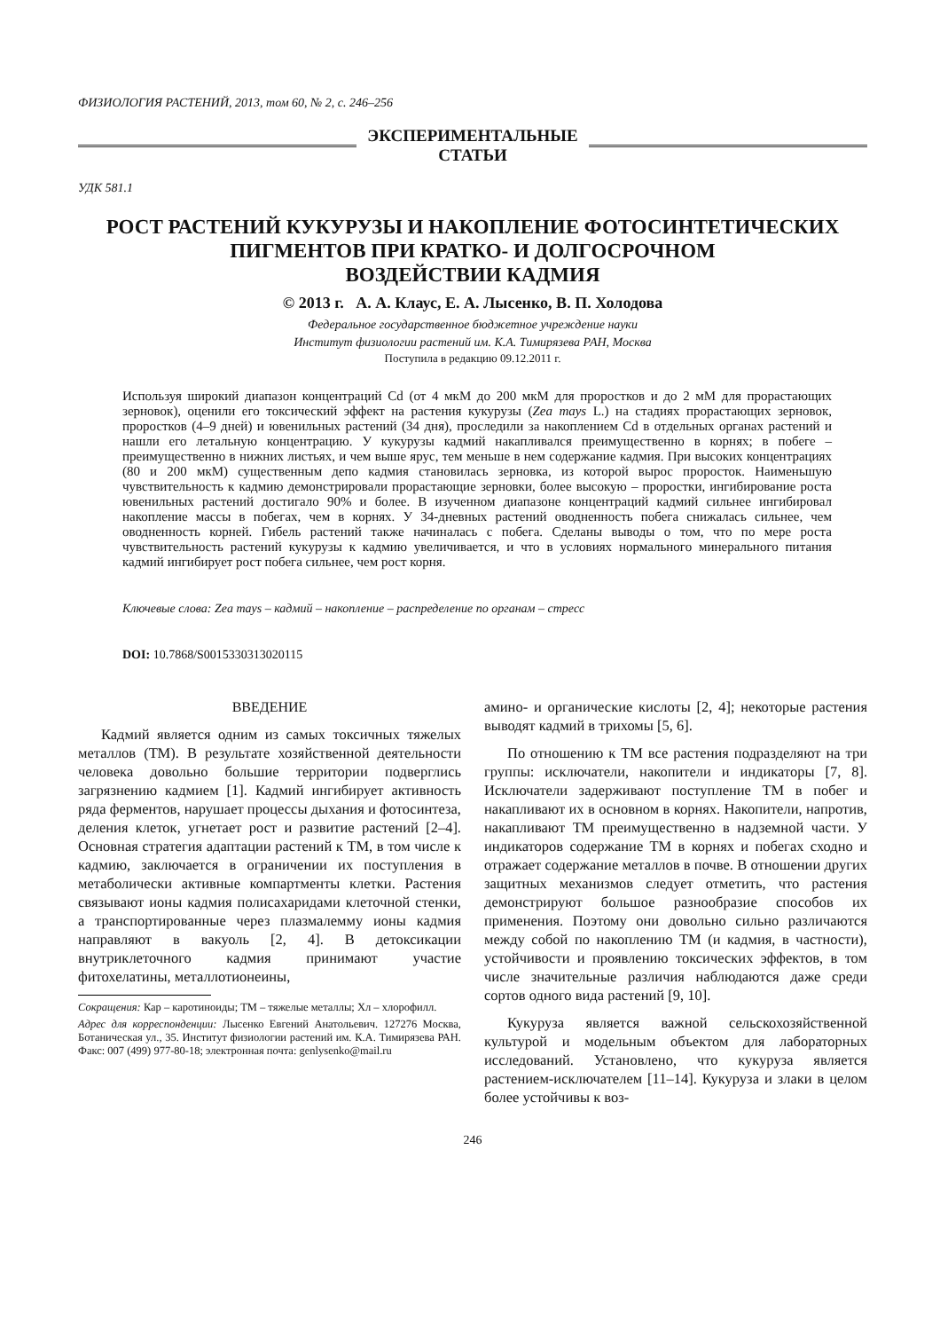ФИЗИОЛОГИЯ РАСТЕНИЙ, 2013, том 60, № 2, с. 246–256
ЭКСПЕРИМЕНТАЛЬНЫЕ
СТАТЬИ
УДК 581.1
РОСТ РАСТЕНИЙ КУКУРУЗЫ И НАКОПЛЕНИЕ ФОТОСИНТЕТИЧЕСКИХ
ПИГМЕНТОВ ПРИ КРАТКО- И ДОЛГОСРОЧНОМ
ВОЗДЕЙСТВИИ КАДМИЯ
© 2013 г. А. А. Клаус, Е. А. Лысенко, В. П. Холодова
Федеральное государственное бюджетное учреждение науки
Институт физиологии растений им. К.А. Тимирязева РАН, Москва
Поступила в редакцию 09.12.2011 г.
Используя широкий диапазон концентраций Cd (от 4 мкМ до 200 мкМ для проростков и до 2 мМ для прорастающих зерновок), оценили его токсический эффект на растения кукурузы (Zea mays L.) на стадиях прорастающих зерновок, проростков (4–9 дней) и ювенильных растений (34 дня), проследили за накоплением Cd в отдельных органах растений и нашли его летальную концентрацию. У кукурузы кадмий накапливался преимущественно в корнях; в побеге – преимущественно в нижних листьях, и чем выше ярус, тем меньше в нем содержание кадмия. При высоких концентрациях (80 и 200 мкМ) существенным депо кадмия становилась зерновка, из которой вырос проросток. Наименьшую чувствительность к кадмию демонстрировали прорастающие зерновки, более высокую – проростки, ингибирование роста ювенильных растений достигало 90% и более. В изученном диапазоне концентраций кадмий сильнее ингибировал накопление массы в побегах, чем в корнях. У 34-дневных растений оводненность побега снижалась сильнее, чем оводненность корней. Гибель растений также начиналась с побега. Сделаны выводы о том, что по мере роста чувствительность растений кукурузы к кадмию увеличивается, и что в условиях нормального минерального питания кадмий ингибирует рост побега сильнее, чем рост корня.
Ключевые слова: Zea mays – кадмий – накопление – распределение по органам – стресс
DOI: 10.7868/S0015330313020115
ВВЕДЕНИЕ
Кадмий является одним из самых токсичных тяжелых металлов (ТМ). В результате хозяйственной деятельности человека довольно большие территории подверглись загрязнению кадмием [1]. Кадмий ингибирует активность ряда ферментов, нарушает процессы дыхания и фотосинтеза, деления клеток, угнетает рост и развитие растений [2–4]. Основная стратегия адаптации растений к ТМ, в том числе к кадмию, заключается в ограничении их поступления в метаболически активные компартменты клетки. Растения связывают ионы кадмия полисахаридами клеточной стенки, а транспортированные через плазмалемму ионы кадмия направляют в вакуоль [2, 4]. В детоксикации внутриклеточного кадмия принимают участие фитохелатины, металлотионеины,
Сокращения: Кар – каротиноиды; ТМ – тяжелые металлы; Хл – хлорофилл.
Адрес для корреспонденции: Лысенко Евгений Анатольевич. 127276 Москва, Ботаническая ул., 35. Институт физиологии растений им. К.А. Тимирязева РАН. Факс: 007 (499) 977-80-18; электронная почта: genlysenko@mail.ru
амино- и органические кислоты [2, 4]; некоторые растения выводят кадмий в трихомы [5, 6].
По отношению к ТМ все растения подразделяют на три группы: исключатели, накопители и индикаторы [7, 8]. Исключатели задерживают поступление ТМ в побег и накапливают их в основном в корнях. Накопители, напротив, накапливают ТМ преимущественно в надземной части. У индикаторов содержание ТМ в корнях и побегах сходно и отражает содержание металлов в почве. В отношении других защитных механизмов следует отметить, что растения демонстрируют большое разнообразие способов их применения. Поэтому они довольно сильно различаются между собой по накоплению ТМ (и кадмия, в частности), устойчивости и проявлению токсических эффектов, в том числе значительные различия наблюдаются даже среди сортов одного вида растений [9, 10].
Кукуруза является важной сельскохозяйственной культурой и модельным объектом для лабораторных исследований. Установлено, что кукуруза является растением-исключателем [11–14]. Кукуруза и злаки в целом более устойчивы к воз-
246